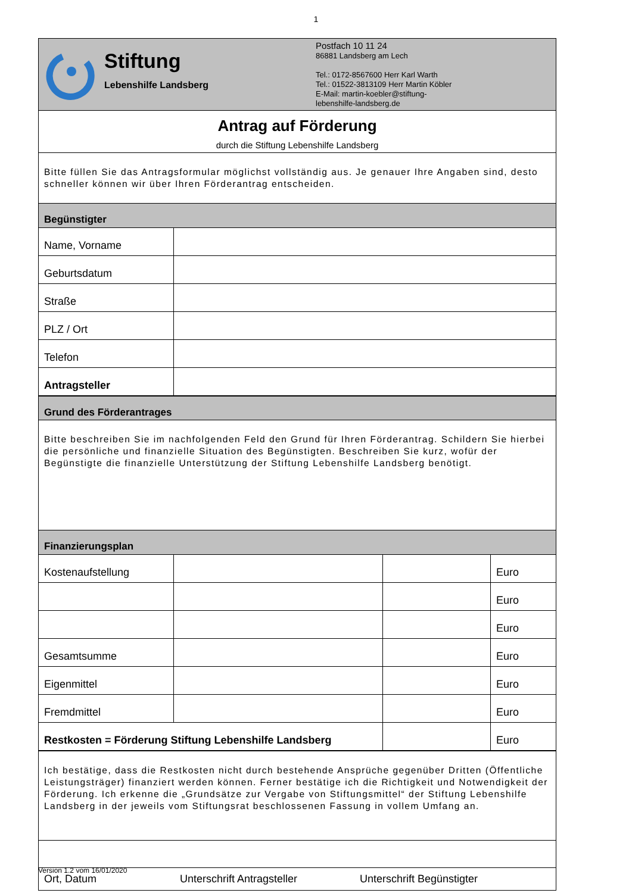1
Stiftung
Lebenshilfe Landsberg
Postfach 10 11 24
86881 Landsberg am Lech
Tel.: 0172-8567600 Herr Karl Warth
Tel.: 01522-3813109 Herr Martin Köbler
E-Mail: martin-koebler@stiftung-
lebenshilfe-landsberg.de
Antrag auf Förderung
durch die Stiftung Lebenshilfe Landsberg
Bitte füllen Sie das Antragsformular möglichst vollständig aus. Je genauer Ihre Angaben sind, desto schneller können wir über Ihren Förderantrag entscheiden.
Begünstigter
| Name, Vorname | |
| Geburtsdatum | |
| Straße | |
| PLZ / Ort | |
| Telefon | |
| Antragsteller | |
Grund des Förderantrages
Bitte beschreiben Sie im nachfolgenden Feld den Grund für Ihren Förderantrag. Schildern Sie hierbei die persönliche und finanzielle Situation des Begünstigten. Beschreiben Sie kurz, wofür der Begünstigte die finanzielle Unterstützung der Stiftung Lebenshilfe Landsberg benötigt.
Finanzierungsplan
| Kostenaufstellung | | | Euro |
| | | | Euro |
| | | | Euro |
| Gesamtsumme | | | Euro |
| Eigenmittel | | | Euro |
| Fremdmittel | | | Euro |
| Restkosten = Förderung Stiftung Lebenshilfe Landsberg | | | Euro |
Ich bestätige, dass die Restkosten nicht durch bestehende Ansprüche gegenüber Dritten (Öffentliche Leistungsträger) finanziert werden können. Ferner bestätige ich die Richtigkeit und Notwendigkeit der Förderung. Ich erkenne die „Grundsätze zur Vergabe von Stiftungsmittel“ der Stiftung Lebenshilfe Landsberg in der jeweils vom Stiftungsrat beschlossenen Fassung in vollem Umfang an.
Ort, Datum Unterschrift Antragsteller Unterschrift Begünstigter
Version 1.2 vom 16/01/2020